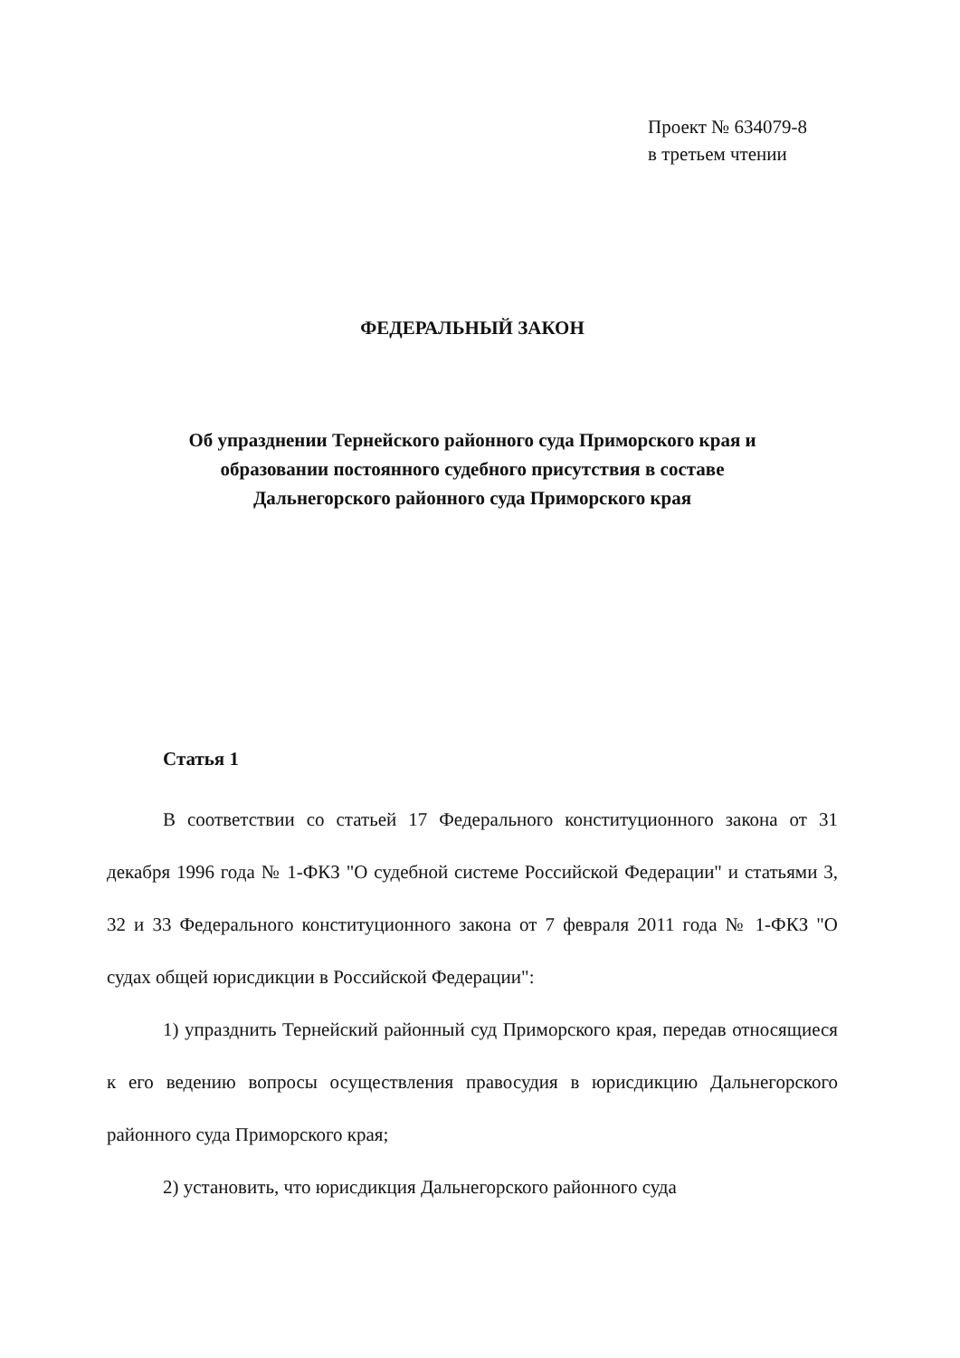Проект № 634079-8
в третьем чтении
ФЕДЕРАЛЬНЫЙ ЗАКОН
Об упразднении Тернейского районного суда Приморского края и
образовании постоянного судебного присутствия в составе
Дальнегорского районного суда Приморского края
Статья 1
В соответствии со статьей 17 Федерального конституционного закона от 31 декабря 1996 года № 1-ФКЗ "О судебной системе Российской Федерации" и статьями 3, 32 и 33 Федерального конституционного закона от 7 февраля 2011 года № 1-ФКЗ "О судах общей юрисдикции в Российской Федерации":
1) упразднить Тернейский районный суд Приморского края, передав относящиеся к его ведению вопросы осуществления правосудия в юрисдикцию Дальнегорского районного суда Приморского края;
2) установить, что юрисдикция Дальнегорского районного суда